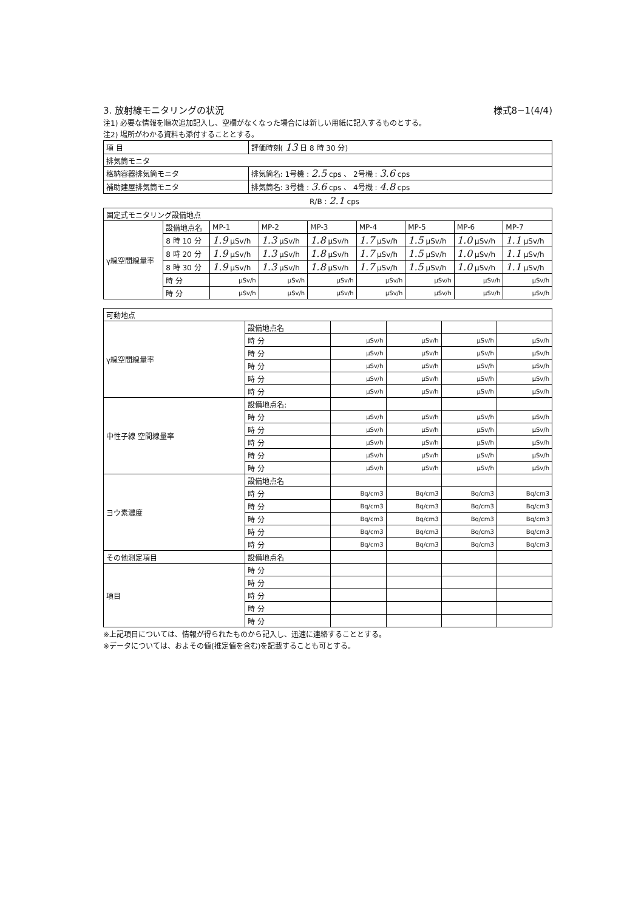3. 放射線モニタリングの状況 様式8−1(4/4)
注1) 必要な情報を順次追加記入し、空欄がなくなった場合には新しい用紙に記入するものとする。
注2) 場所がわかる資料も添付することとする。
| 項 目 | 評価時刻( 13 日 8 時 30 分) |
| 排気筒モニタ | |
| 格納容器排気筒モニタ | 排気筒名: 1号機 : 2.5 cps 、 2号機 : 3.6 cps |
| 補助建屋排気筒モニタ | 排気筒名: 3号機 : 3.6 cps 、 4号機 : 4.8 cps |
R/B : 2.1 cps
| 固定式モニタリング設備地点 | | | | | | | | |
| γ線空間線量率 | 設備地点名 | MP-1 | MP-2 | MP-3 | MP-4 | MP-5 | MP-6 | MP-7 |
| | 8 時 10 分 | 1.9 μSv/h | 1.3 μSv/h | 1.8 μSv/h | 1.7 μSv/h | 1.5 μSv/h | 1.0 μSv/h | 1.1 μSv/h |
| | 8 時 20 分 | 1.9 μSv/h | 1.3 μSv/h | 1.8 μSv/h | 1.7 μSv/h | 1.5 μSv/h | 1.0 μSv/h | 1.1 μSv/h |
| | 8 時 30 分 | 1.9 μSv/h | 1.3 μSv/h | 1.8 μSv/h | 1.7 μSv/h | 1.5 μSv/h | 1.0 μSv/h | 1.1 μSv/h |
| | 時 分 | μSv/h | μSv/h | μSv/h | μSv/h | μSv/h | μSv/h | μSv/h |
| | 時 分 | μSv/h | μSv/h | μSv/h | μSv/h | μSv/h | μSv/h | μSv/h |
| 可動地点 | | | | | |
| γ線空間線量率 | 設備地点名 | | | | |
| | 時 分 | μSv/h | μSv/h | μSv/h | μSv/h |
| | 時 分 | μSv/h | μSv/h | μSv/h | μSv/h |
| | 時 分 | μSv/h | μSv/h | μSv/h | μSv/h |
| | 時 分 | μSv/h | μSv/h | μSv/h | μSv/h |
| | 時 分 | μSv/h | μSv/h | μSv/h | μSv/h |
| 中性子線 空間線量率 | 設備地点名: | | | | |
| | 時 分 | μSv/h | μSv/h | μSv/h | μSv/h |
| | 時 分 | μSv/h | μSv/h | μSv/h | μSv/h |
| | 時 分 | μSv/h | μSv/h | μSv/h | μSv/h |
| | 時 分 | μSv/h | μSv/h | μSv/h | μSv/h |
| | 時 分 | μSv/h | μSv/h | μSv/h | μSv/h |
| ヨウ素濃度 | 設備地点名 | | | | |
| | 時 分 | Bq/cm3 | Bq/cm3 | Bq/cm3 | Bq/cm3 |
| | 時 分 | Bq/cm3 | Bq/cm3 | Bq/cm3 | Bq/cm3 |
| | 時 分 | Bq/cm3 | Bq/cm3 | Bq/cm3 | Bq/cm3 |
| | 時 分 | Bq/cm3 | Bq/cm3 | Bq/cm3 | Bq/cm3 |
| | 時 分 | Bq/cm3 | Bq/cm3 | Bq/cm3 | Bq/cm3 |
| その他測定項目 | 設備地点名 | | | | |
| 項目 | 時 分 | | | | |
| | 時 分 | | | | |
| | 時 分 | | | | |
| | 時 分 | | | | |
| | 時 分 | | | | |
※上記項目については、情報が得られたものから記入し、迅速に連絡することとする。
※データについては、およその値(推定値を含む)を記載することも可とする。